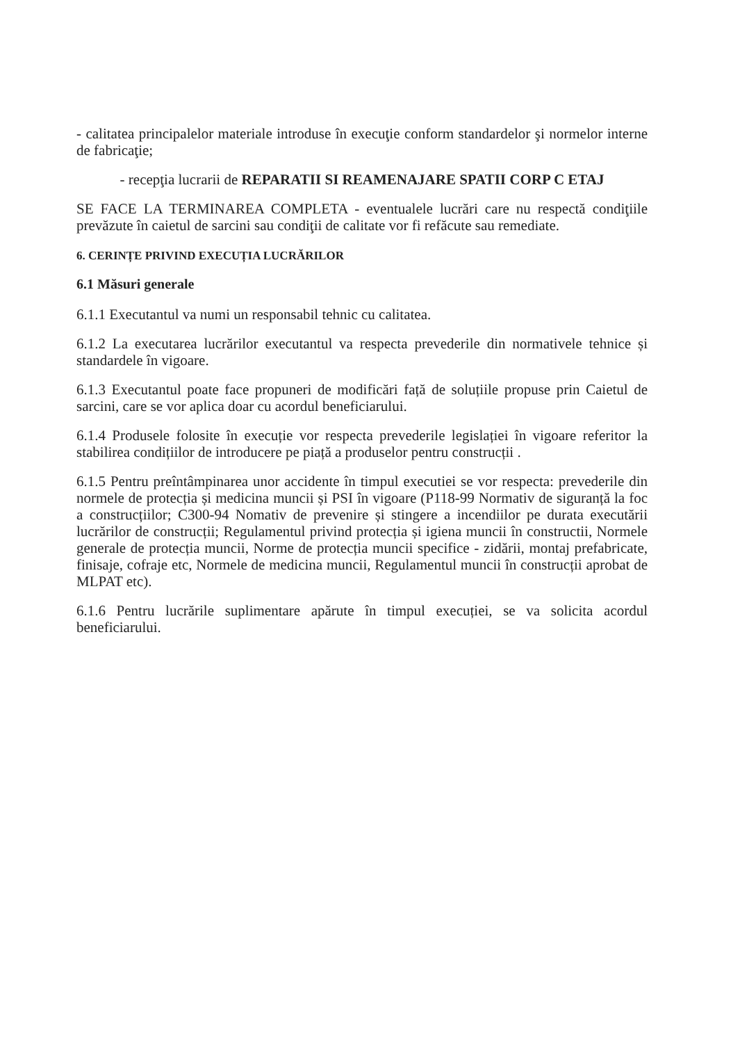- calitatea principalelor materiale introduse în execuţie conform standardelor şi normelor interne de fabricaţie;
- recepţia lucrarii de REPARATII SI REAMENAJARE SPATII CORP C ETAJ
SE FACE LA TERMINAREA COMPLETA - eventualele lucrări care nu respectă condiţiile prevăzute în caietul de sarcini sau condiţii de calitate vor fi refăcute sau remediate.
6. CERINȚE PRIVIND EXECUȚIA LUCRĂRILOR
6.1 Măsuri generale
6.1.1 Executantul va numi un responsabil tehnic cu calitatea.
6.1.2 La executarea lucrărilor executantul va respecta prevederile din normativele tehnice și standardele în vigoare.
6.1.3 Executantul poate face propuneri de modificări față de soluțiile propuse prin Caietul de sarcini, care se vor aplica doar cu acordul beneficiarului.
6.1.4 Produsele folosite în execuție vor respecta prevederile legislației în vigoare referitor la stabilirea condițiilor de introducere pe piață a produselor pentru construcții .
6.1.5 Pentru preîntâmpinarea unor accidente în timpul executiei se vor respecta: prevederile din normele de protecția și medicina muncii și PSI în vigoare (P118-99 Normativ de siguranță la foc a construcțiilor; C300-94 Nomativ de prevenire și stingere a incendiilor pe durata executării lucrărilor de construcții; Regulamentul privind protecția și igiena muncii în constructii, Normele generale de protecția muncii, Norme de protecția muncii specifice - zidării, montaj prefabricate, finisaje, cofraje etc, Normele de medicina muncii, Regulamentul muncii în construcții aprobat de MLPAT etc).
6.1.6 Pentru lucrările suplimentare apărute în timpul execuției, se va solicita acordul beneficiarului.